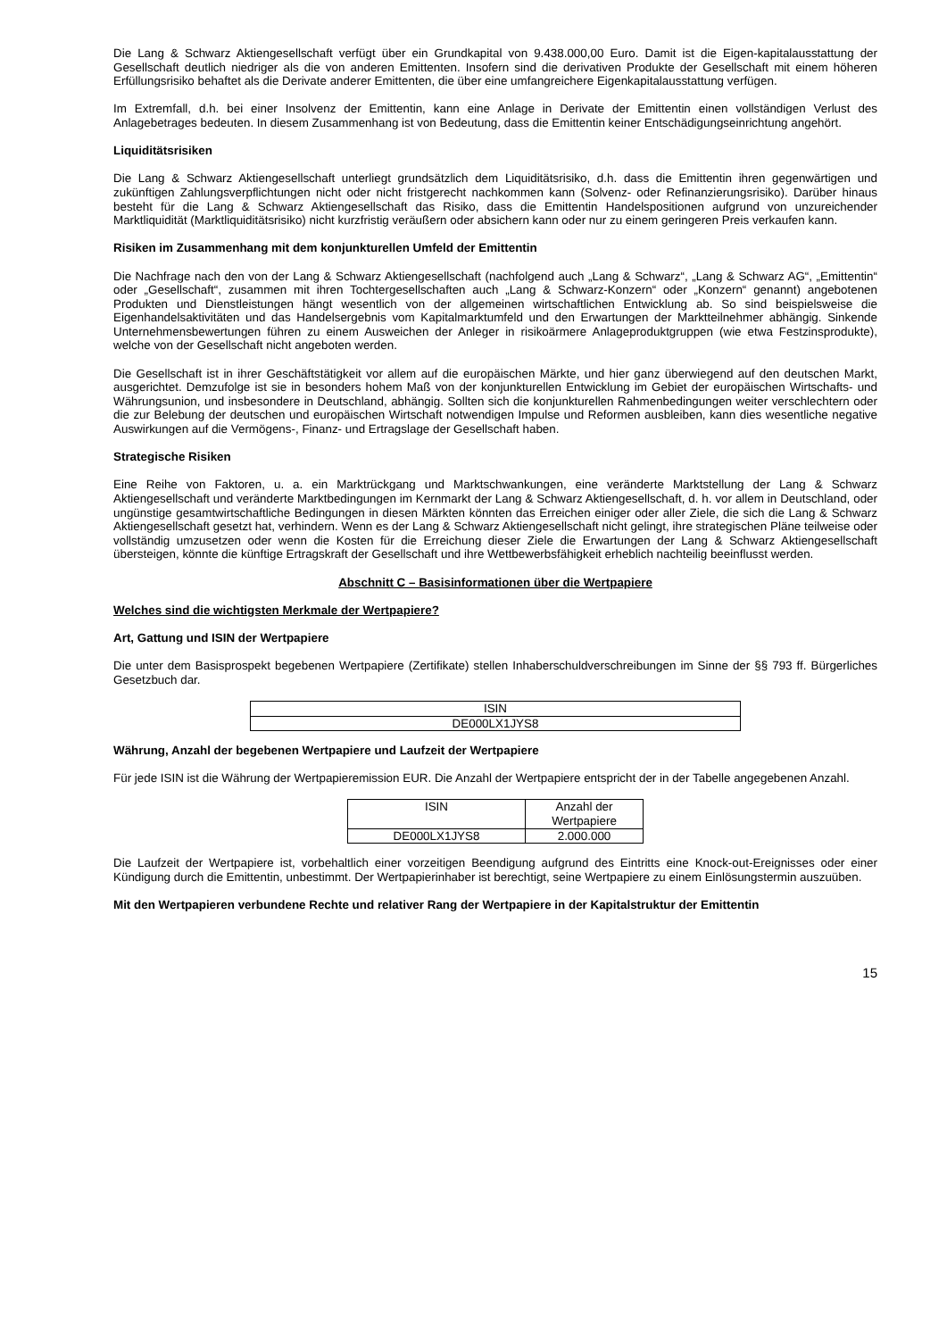Die Lang & Schwarz Aktiengesellschaft verfügt über ein Grundkapital von 9.438.000,00 Euro. Damit ist die Eigen-kapitalausstattung der Gesellschaft deutlich niedriger als die von anderen Emittenten. Insofern sind die derivativen Produkte der Gesellschaft mit einem höheren Erfüllungsrisiko behaftet als die Derivate anderer Emittenten, die über eine umfangreichere Eigenkapitalausstattung verfügen.
Im Extremfall, d.h. bei einer Insolvenz der Emittentin, kann eine Anlage in Derivate der Emittentin einen vollständigen Verlust des Anlagebetrages bedeuten. In diesem Zusammenhang ist von Bedeutung, dass die Emittentin keiner Entschädigungseinrichtung angehört.
Liquiditätsrisiken
Die Lang & Schwarz Aktiengesellschaft unterliegt grundsätzlich dem Liquiditätsrisiko, d.h. dass die Emittentin ihren gegenwärtigen und zukünftigen Zahlungsverpflichtungen nicht oder nicht fristgerecht nachkommen kann (Solvenz- oder Refinanzierungsrisiko). Darüber hinaus besteht für die Lang & Schwarz Aktiengesellschaft das Risiko, dass die Emittentin Handelspositionen aufgrund von unzureichender Marktliquidität (Marktliquiditätsrisiko) nicht kurzfristig veräußern oder absichern kann oder nur zu einem geringeren Preis verkaufen kann.
Risiken im Zusammenhang mit dem konjunkturellen Umfeld der Emittentin
Die Nachfrage nach den von der Lang & Schwarz Aktiengesellschaft (nachfolgend auch „Lang & Schwarz“, „Lang & Schwarz AG“, „Emittentin“ oder „Gesellschaft“, zusammen mit ihren Tochtergesellschaften auch „Lang & Schwarz-Konzern“ oder „Konzern“ genannt) angebotenen Produkten und Dienstleistungen hängt wesentlich von der allgemeinen wirtschaftlichen Entwicklung ab. So sind beispielsweise die Eigenhandelsaktivitäten und das Handelsergebnis vom Kapitalmarktumfeld und den Erwartungen der Marktteilnehmer abhängig. Sinkende Unternehmensbewertungen führen zu einem Ausweichen der Anleger in risikoärmere Anlageproduktgruppen (wie etwa Festzinsprodukte), welche von der Gesellschaft nicht angeboten werden.
Die Gesellschaft ist in ihrer Geschäftstätigkeit vor allem auf die europäischen Märkte, und hier ganz überwiegend auf den deutschen Markt, ausgerichtet. Demzufolge ist sie in besonders hohem Maß von der konjunkturellen Entwicklung im Gebiet der europäischen Wirtschafts- und Währungsunion, und insbesondere in Deutschland, abhängig. Sollten sich die konjunkturellen Rahmenbedingungen weiter verschlechtern oder die zur Belebung der deutschen und europäischen Wirtschaft notwendigen Impulse und Reformen ausbleiben, kann dies wesentliche negative Auswirkungen auf die Vermögens-, Finanz- und Ertragslage der Gesellschaft haben.
Strategische Risiken
Eine Reihe von Faktoren, u. a. ein Marktrückgang und Marktschwankungen, eine veränderte Marktstellung der Lang & Schwarz Aktiengesellschaft und veränderte Marktbedingungen im Kernmarkt der Lang & Schwarz Aktiengesellschaft, d. h. vor allem in Deutschland, oder ungünstige gesamtwirtschaftliche Bedingungen in diesen Märkten könnten das Erreichen einiger oder aller Ziele, die sich die Lang & Schwarz Aktiengesellschaft gesetzt hat, verhindern. Wenn es der Lang & Schwarz Aktiengesellschaft nicht gelingt, ihre strategischen Pläne teilweise oder vollständig umzusetzen oder wenn die Kosten für die Erreichung dieser Ziele die Erwartungen der Lang & Schwarz Aktiengesellschaft übersteigen, könnte die künftige Ertragskraft der Gesellschaft und ihre Wettbewerbsfähigkeit erheblich nachteilig beeinflusst werden.
Abschnitt C – Basisinformationen über die Wertpapiere
Welches sind die wichtigsten Merkmale der Wertpapiere?
Art, Gattung und ISIN der Wertpapiere
Die unter dem Basisprospekt begebenen Wertpapiere (Zertifikate) stellen Inhaberschuldverschreibungen im Sinne der §§ 793 ff. Bürgerliches Gesetzbuch dar.
| ISIN |
| DE000LX1JYS8 |
Währung, Anzahl der begebenen Wertpapiere und Laufzeit der Wertpapiere
Für jede ISIN ist die Währung der Wertpapieremission EUR. Die Anzahl der Wertpapiere entspricht der in der Tabelle angegebenen Anzahl.
| ISIN | Anzahl der Wertpapiere |
| DE000LX1JYS8 | 2.000.000 |
Die Laufzeit der Wertpapiere ist, vorbehaltlich einer vorzeitigen Beendigung aufgrund des Eintritts eine Knock-out-Ereignisses oder einer Kündigung durch die Emittentin, unbestimmt. Der Wertpapierinhaber ist berechtigt, seine Wertpapiere zu einem Einlösungstermin auszuüben.
Mit den Wertpapieren verbundene Rechte und relativer Rang der Wertpapiere in der Kapitalstruktur der Emittentin
15